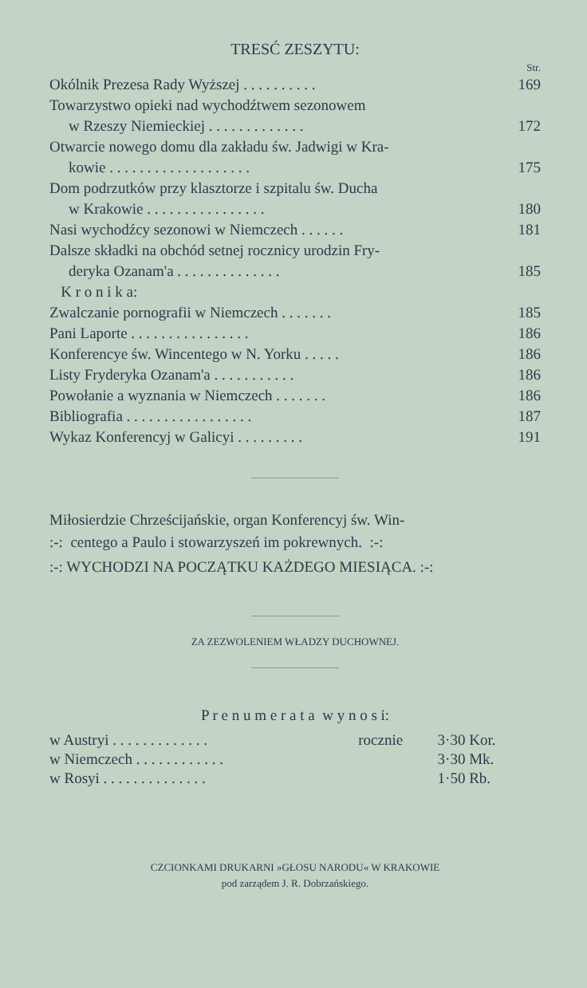TRESĆ ZESZYTU:
Str.
| Okólnik Prezesa Rady Wyższej . . . . . . . . . . | 169 |
| Towarzystwo opieki nad wychodźtwem sezonowem | |
| w Rzeszy Niemieckiej . . . . . . . . . . . . . | 172 |
| Otwarcie nowego domu dla zakładu św. Jadwigi w Kra- | |
| kowie . . . . . . . . . . . . . . . . . . . | 175 |
| Dom podrzutków przy klasztorze i szpitalu św. Ducha | |
| w Krakowie . . . . . . . . . . . . . . . . | 180 |
| Nasi wychodźcy sezonowi w Niemczech . . . . . . | 181 |
| Dalsze składki na obchód setnej rocznicy urodzin Fry- | |
| deryka Ozanam'a . . . . . . . . . . . . . . | 185 |
| K r o n i k a: | |
| Zwalczanie pornografii w Niemczech . . . . . . . | 185 |
| Pani Laporte . . . . . . . . . . . . . . . . | 186 |
| Konferencye św. Wincentego w N. Yorku . . . . . | 186 |
| Listy Fryderyka Ozanam'a . . . . . . . . . . . | 186 |
| Powołanie a wyznania w Niemczech . . . . . . . | 186 |
| Bibliografia . . . . . . . . . . . . . . . . . | 187 |
| Wykaz Konferencyj w Galicyi . . . . . . . . . | 191 |
Miłosierdzie Chrześcijańskie, organ Konferencyj św. Win-
:-: centego a Paulo i stowarzyszeń im pokrewnych. :-:
:-: WYCHODZI NA POCZĄTKU KAŻDEGO MIESIĄCA. :-:
ZA ZEZWOLENIEM WŁADZY DUCHOWNEJ.
P r e n u m e r a t a w y n o s i:
| w Austryi . . . . . . . . . . . . . | rocznie | 3·30 Kor. |
| w Niemczech . . . . . . . . . . . . | | 3·30 Mk. |
| w Rosyi . . . . . . . . . . . . . . | | 1·50 Rb. |
CZCIONKAMI DRUKARNI »GŁOSU NARODU« W KRAKOWIE
pod zarządem J. R. Dobrzańskiego.